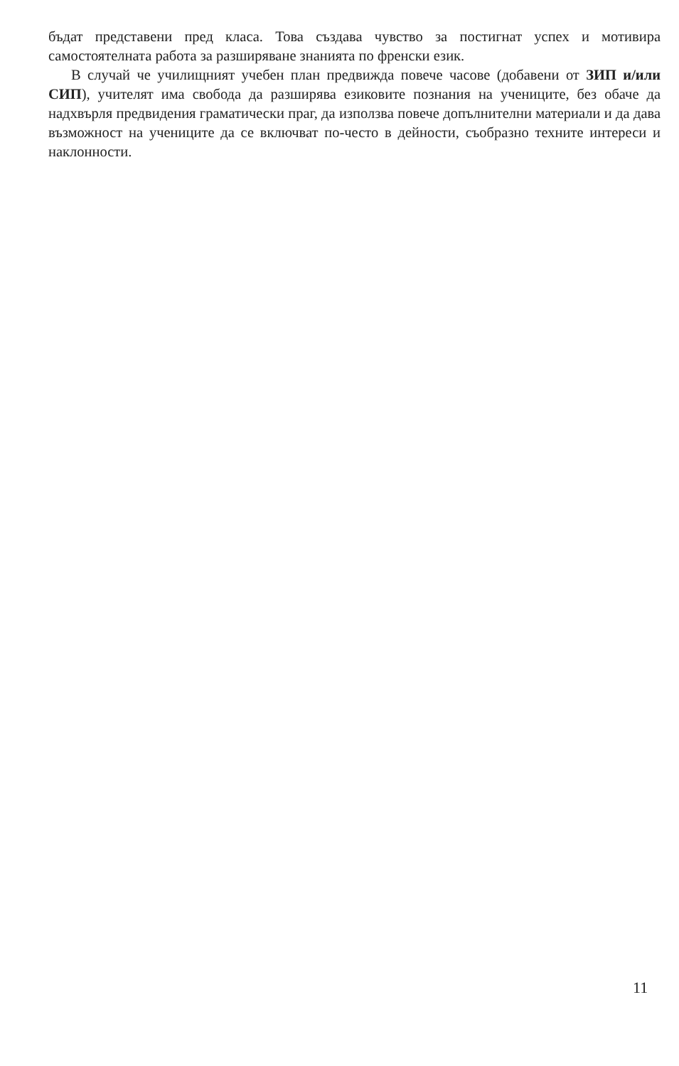бъдат представени пред класа. Това създава чувство за постигнат успех и мотивира самостоятелната работа за разширяване знанията по френски език.
В случай че училищният учебен план предвижда повече часове (добавени от ЗИП и/или СИП), учителят има свобода да разширява езиковите познания на учениците, без обаче да надхвърля предвидения граматически праг, да използва повече допълнителни материали и да дава възможност на учениците да се включват по-често в дейности, съобразно техните интереси и наклонности.
11